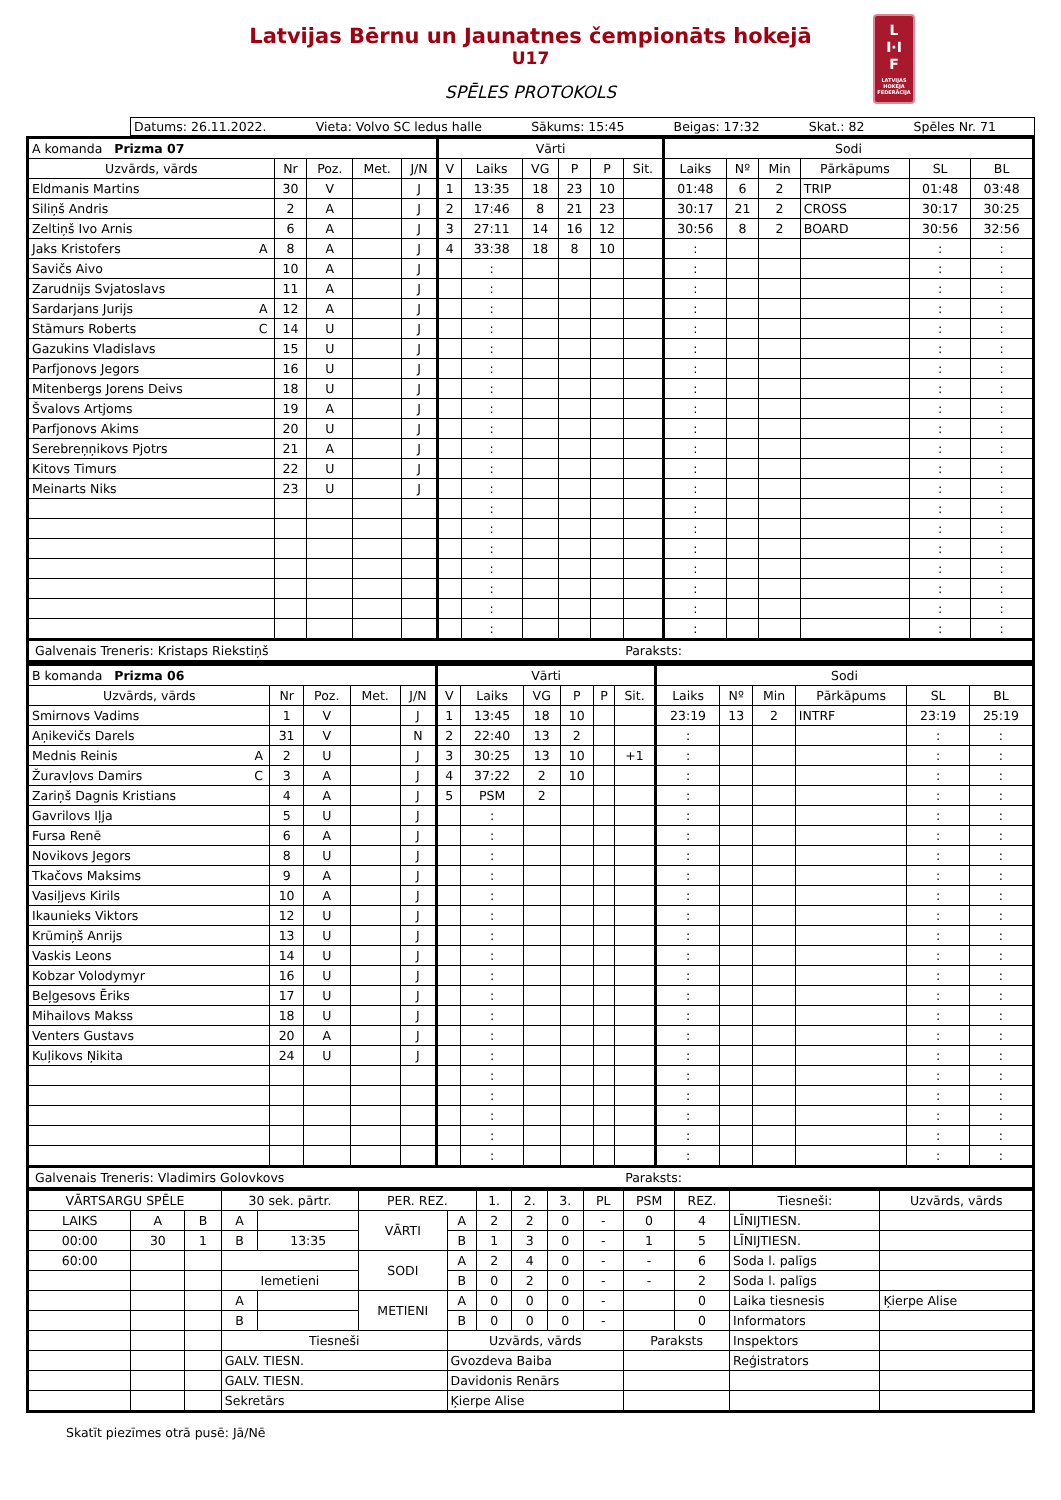Latvijas Bērnu un Jaunatnes čempionāts hokejā
U17
SPĒLES PROTOKOLS
L
I·I
F
LATVIJAS HOKEJA FEDERĀCIJA
Datums: 26.11.2022. Vieta: Volvo SC ledus halle Sākums: 15:45 Beigas: 17:32 Skat.: 82 Spēles Nr. 71
| A komanda Prizma 07 | | | | | | Vārti | | | | | | Sodi | | | | | |
| --- | --- | --- | --- | --- | --- | --- | --- | --- | --- | --- | --- | --- | --- | --- | --- | --- | --- |
| Uzvārds, vārds | | Nr | Poz. | Met. | J/N | V | Laiks | VG | P | P | Sit. | Laiks | Nº | Min | Pārkāpums | SL | BL |
| Eldmanis Martins | | 30 | V | | J | 1 | 13:35 | 18 | 23 | 10 | | 01:48 | 6 | 2 | TRIP | 01:48 | 03:48 |
| Siliņš Andris | | 2 | A | | J | 2 | 17:46 | 8 | 21 | 23 | | 30:17 | 21 | 2 | CROSS | 30:17 | 30:25 |
| Zeltiņš Ivo Arnis | | 6 | A | | J | 3 | 27:11 | 14 | 16 | 12 | | 30:56 | 8 | 2 | BOARD | 30:56 | 32:56 |
| Jaks Kristofers | A | 8 | A | | J | 4 | 33:38 | 18 | 8 | 10 | | : | | | | : | : |
| Savičs Aivo | | 10 | A | | J | | : | | | | | : | | | | : | : |
| Zarudnijs Svjatoslavs | | 11 | A | | J | | : | | | | | : | | | | : | : |
| Sardarjans Jurijs | A | 12 | A | | J | | : | | | | | : | | | | : | : |
| Stāmurs Roberts | C | 14 | U | | J | | : | | | | | : | | | | : | : |
| Gazukins Vladislavs | | 15 | U | | J | | : | | | | | : | | | | : | : |
| Parfjonovs Jegors | | 16 | U | | J | | : | | | | | : | | | | : | : |
| Mitenbergs Jorens Deivs | | 18 | U | | J | | : | | | | | : | | | | : | : |
| Švalovs Artjoms | | 19 | A | | J | | : | | | | | : | | | | : | : |
| Parfjonovs Akims | | 20 | U | | J | | : | | | | | : | | | | : | : |
| Serebreņņikovs Pjotrs | | 21 | A | | J | | : | | | | | : | | | | : | : |
| Kitovs Timurs | | 22 | U | | J | | : | | | | | : | | | | : | : |
| Meinarts Niks | | 23 | U | | J | | : | | | | | : | | | | : | : |
| | | | | | | | : | | | | | : | | | | : | : |
| | | | | | | | : | | | | | : | | | | : | : |
| | | | | | | | : | | | | | : | | | | : | : |
| | | | | | | | : | | | | | : | | | | : | : |
| | | | | | | | : | | | | | : | | | | : | : |
| | | | | | | | : | | | | | : | | | | : | : |
| | | | | | | | : | | | | | : | | | | : | : |
Galvenais Treneris: Kristaps Riekstiņš Paraksts:
| B komanda Prizma 06 | | | | | | Vārti | | | | | | Sodi | | | | | |
| --- | --- | --- | --- | --- | --- | --- | --- | --- | --- | --- | --- | --- | --- | --- | --- | --- | --- |
| Uzvārds, vārds | | Nr | Poz. | Met. | J/N | V | Laiks | VG | P | P | Sit. | Laiks | Nº | Min | Pārkāpums | SL | BL |
| Smirnovs Vadims | | 1 | V | | J | 1 | 13:45 | 18 | 10 | | | 23:19 | 13 | 2 | INTRF | 23:19 | 25:19 |
| Aņikevičs Darels | | 31 | V | | N | 2 | 22:40 | 13 | 2 | | | : | | | | : | : |
| Mednis Reinis | A | 2 | U | | J | 3 | 30:25 | 13 | 10 | | +1 | : | | | | : | : |
| Žuravļovs Damirs | C | 3 | A | | J | 4 | 37:22 | 2 | 10 | | | : | | | | : | : |
| Zariņš Dagnis Kristians | | 4 | A | | J | 5 | PSM | 2 | | | | : | | | | : | : |
| Gavrilovs Iļja | | 5 | U | | J | | : | | | | | : | | | | : | : |
| Fursa Renē | | 6 | A | | J | | : | | | | | : | | | | : | : |
| Novikovs Jegors | | 8 | U | | J | | : | | | | | : | | | | : | : |
| Tkačovs Maksims | | 9 | A | | J | | : | | | | | : | | | | : | : |
| Vasiļjevs Kirils | | 10 | A | | J | | : | | | | | : | | | | : | : |
| Ikaunieks Viktors | | 12 | U | | J | | : | | | | | : | | | | : | : |
| Krūmiņš Anrijs | | 13 | U | | J | | : | | | | | : | | | | : | : |
| Vaskis Leons | | 14 | U | | J | | : | | | | | : | | | | : | : |
| Kobzar Volodymyr | | 16 | U | | J | | : | | | | | : | | | | : | : |
| Beļgesovs Ēriks | | 17 | U | | J | | : | | | | | : | | | | : | : |
| Mihailovs Makss | | 18 | U | | J | | : | | | | | : | | | | : | : |
| Venters Gustavs | | 20 | A | | J | | : | | | | | : | | | | : | : |
| Kuļikovs Ņikita | | 24 | U | | J | | : | | | | | : | | | | : | : |
| | | | | | | | : | | | | | : | | | | : | : |
| | | | | | | | : | | | | | : | | | | : | : |
| | | | | | | | : | | | | | : | | | | : | : |
| | | | | | | | : | | | | | : | | | | : | : |
| | | | | | | | : | | | | | : | | | | : | : |
Galvenais Treneris: Vladimirs Golovkovs Paraksts:
| VĀRTSARGU SPĒLE | | | 30 sek. pārtr. | | PER. REZ. | | 1. | 2. | 3. | PL | PSM | REZ. | Tiesneši: | Uzvārds, vārds |
| --- | --- | --- | --- | --- | --- | --- | --- | --- | --- | --- | --- | --- | --- | --- |
| LAIKS | A | B | A | | VĀRTI | A | 2 | 2 | 0 | - | 0 | 4 | LĪNIJTIESN. | |
| 00:00 | 30 | 1 | B | 13:35 | | B | 1 | 3 | 0 | - | 1 | 5 | LĪNIJTIESN. | |
| 60:00 | | | | | SODI | A | 2 | 4 | 0 | - | - | 6 | Soda l. palīgs | |
| | | | Iemetieni | | | B | 0 | 2 | 0 | - | - | 2 | Soda l. palīgs | |
| | | | A | | METIENI | A | 0 | 0 | 0 | - | | 0 | Laika tiesnesis | Ķierpe Alise |
| | | | B | | | B | 0 | 0 | 0 | - | | 0 | Informators | |
| | | | Tiesneši | | | Uzvārds, vārds | | | | | Paraksts | | Inspektors | |
| | | | GALV. TIESN. | | | Gvozdeva Baiba | | | | | | | Reģistrators | |
| | | | GALV. TIESN. | | | Davidonis Renārs | | | | | | | | |
| | | | Sekretārs | | | Ķierpe Alise | | | | | | | | |
Skatīt piezīmes otrā pusē: Jā/Nē